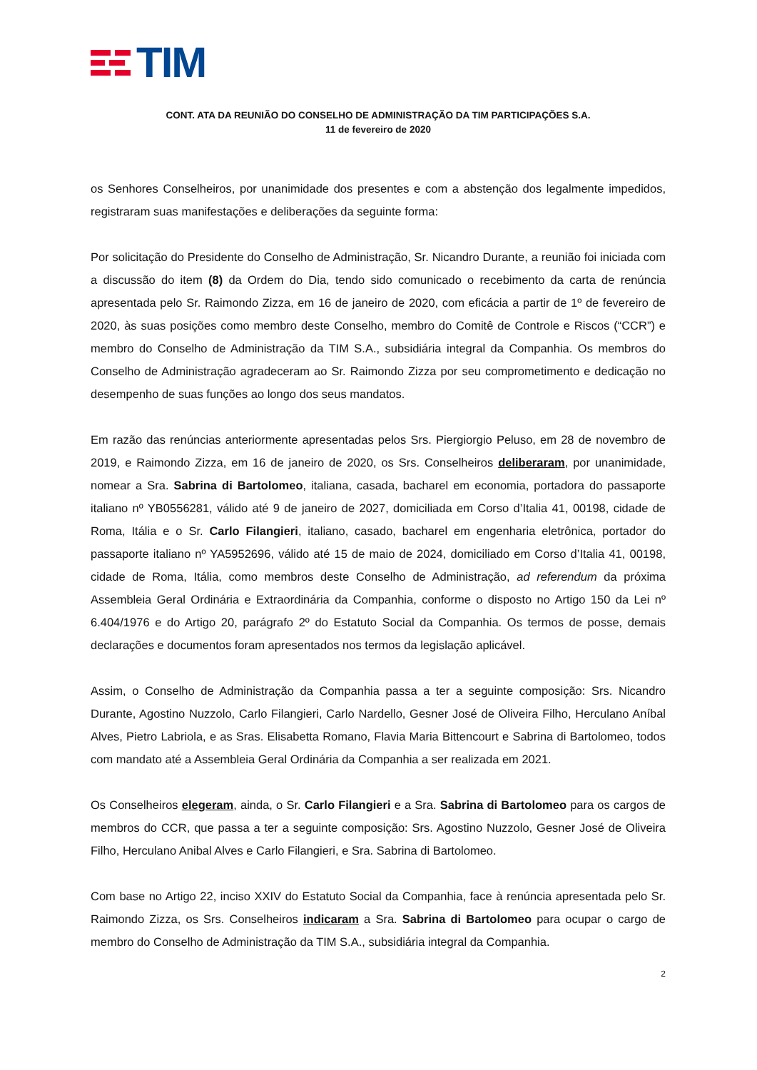TIM
CONT. ATA DA REUNIÃO DO CONSELHO DE ADMINISTRAÇÃO DA TIM PARTICIPAÇÕES S.A.
11 de fevereiro de 2020
os Senhores Conselheiros, por unanimidade dos presentes e com a abstenção dos legalmente impedidos, registraram suas manifestações e deliberações da seguinte forma:
Por solicitação do Presidente do Conselho de Administração, Sr. Nicandro Durante, a reunião foi iniciada com a discussão do item (8) da Ordem do Dia, tendo sido comunicado o recebimento da carta de renúncia apresentada pelo Sr. Raimondo Zizza, em 16 de janeiro de 2020, com eficácia a partir de 1º de fevereiro de 2020, às suas posições como membro deste Conselho, membro do Comitê de Controle e Riscos (“CCR”) e membro do Conselho de Administração da TIM S.A., subsidiária integral da Companhia. Os membros do Conselho de Administração agradeceram ao Sr. Raimondo Zizza por seu comprometimento e dedicação no desempenho de suas funções ao longo dos seus mandatos.
Em razão das renúncias anteriormente apresentadas pelos Srs. Piergiorgio Peluso, em 28 de novembro de 2019, e Raimondo Zizza, em 16 de janeiro de 2020, os Srs. Conselheiros deliberaram, por unanimidade, nomear a Sra. Sabrina di Bartolomeo, italiana, casada, bacharel em economia, portadora do passaporte italiano nº YB0556281, válido até 9 de janeiro de 2027, domiciliada em Corso d’Italia 41, 00198, cidade de Roma, Itália e o Sr. Carlo Filangieri, italiano, casado, bacharel em engenharia eletrônica, portador do passaporte italiano nº YA5952696, válido até 15 de maio de 2024, domiciliado em Corso d’Italia 41, 00198, cidade de Roma, Itália, como membros deste Conselho de Administração, ad referendum da próxima Assembleia Geral Ordinária e Extraordinária da Companhia, conforme o disposto no Artigo 150 da Lei nº 6.404/1976 e do Artigo 20, parágrafo 2º do Estatuto Social da Companhia. Os termos de posse, demais declarações e documentos foram apresentados nos termos da legislação aplicável.
Assim, o Conselho de Administração da Companhia passa a ter a seguinte composição: Srs. Nicandro Durante, Agostino Nuzzolo, Carlo Filangieri, Carlo Nardello, Gesner José de Oliveira Filho, Herculano Aníbal Alves, Pietro Labriola, e as Sras. Elisabetta Romano, Flavia Maria Bittencourt e Sabrina di Bartolomeo, todos com mandato até a Assembleia Geral Ordinária da Companhia a ser realizada em 2021.
Os Conselheiros elegeram, ainda, o Sr. Carlo Filangieri e a Sra. Sabrina di Bartolomeo para os cargos de membros do CCR, que passa a ter a seguinte composição: Srs. Agostino Nuzzolo, Gesner José de Oliveira Filho, Herculano Anibal Alves e Carlo Filangieri, e Sra. Sabrina di Bartolomeo.
Com base no Artigo 22, inciso XXIV do Estatuto Social da Companhia, face à renúncia apresentada pelo Sr. Raimondo Zizza, os Srs. Conselheiros indicaram a Sra. Sabrina di Bartolomeo para ocupar o cargo de membro do Conselho de Administração da TIM S.A., subsidiária integral da Companhia.
2